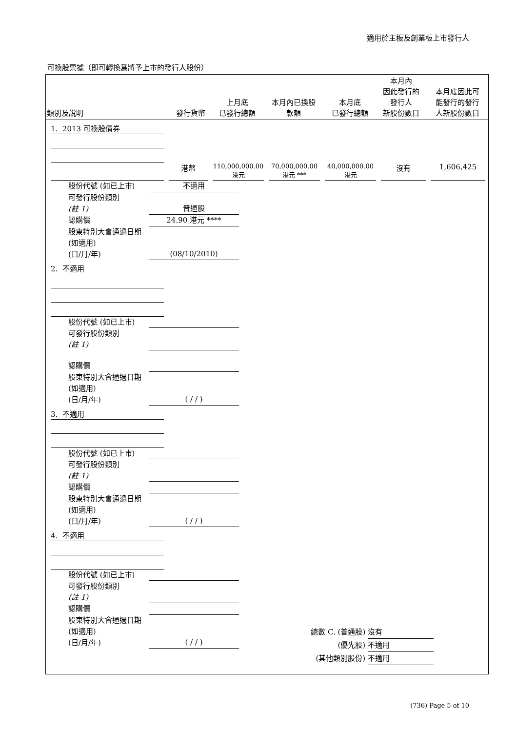適用於主板及創業板上市發行人
可換股票據（即可轉換爲將予上市的發行人股份）
| 類別及說明 | 發行貨幣 | 上月底 已發行總額 | 本月內已換股 款額 | 本月底 已發行總額 | 本月內 因此發行的 發行人 新股份數目 | 本月底因此可 能發行的發行 人新股份數目 |
| --- | --- | --- | --- | --- | --- | --- |
1. 2013 可換股債券
港幣
110,000,000.00
港元
70,000,000.00
港元 ***
40,000,000.00
港元
沒有
1,606,425
股份代號 (如已上市) 不適用
可發行股份類別
(註 1) 普通股
認購價 24.90 港元 ****
股東特別大會通過日期 (如適用)
(日/月/年) (08/10/2010)
2. 不適用
股份代號 (如已上市)
可發行股份類別
(註 1)
認購價
股東特別大會通過日期 (如適用)
(日/月/年) ( / / )
3. 不適用
股份代號 (如已上市)
可發行股份類別
(註 1)
認購價
股東特別大會通過日期 (如適用)
(日/月/年) ( / / )
4. 不適用
股份代號 (如已上市)
可發行股份類別
(註 1)
認購價
股東特別大會通過日期 (如適用)
(日/月/年) ( / / )
總數 C. (普通股) 沒有
(優先股) 不適用
(其他類別股份) 不適用
(736) Page 5 of 10